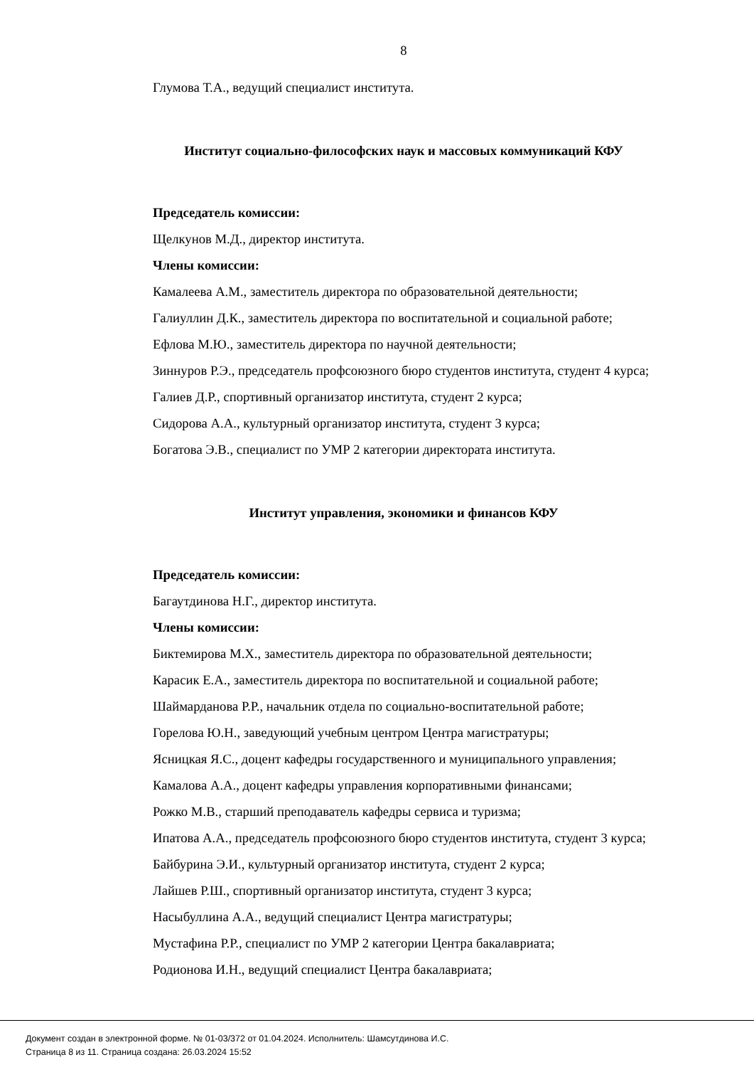8
Глумова Т.А., ведущий специалист института.
Институт социально-философских наук и массовых коммуникаций КФУ
Председатель комиссии:
Щелкунов М.Д., директор института.
Члены комиссии:
Камалеева А.М., заместитель директора по образовательной деятельности;
Галиуллин Д.К., заместитель директора по воспитательной и социальной работе;
Ефлова М.Ю., заместитель директора по научной деятельности;
Зиннуров Р.Э., председатель профсоюзного бюро студентов института, студент 4 курса;
Галиев Д.Р., спортивный организатор института, студент 2 курса;
Сидорова А.А., культурный организатор института, студент 3 курса;
Богатова Э.В., специалист по УМР 2 категории директората института.
Институт управления, экономики и финансов КФУ
Председатель комиссии:
Багаутдинова Н.Г., директор института.
Члены комиссии:
Биктемирова М.Х., заместитель директора по образовательной деятельности;
Карасик Е.А., заместитель директора по воспитательной и социальной работе;
Шаймарданова Р.Р., начальник отдела по социально-воспитательной работе;
Горелова Ю.Н., заведующий учебным центром Центра магистратуры;
Ясницкая Я.С., доцент кафедры государственного и муниципального управления;
Камалова А.А., доцент кафедры управления корпоративными финансами;
Рожко М.В., старший преподаватель кафедры сервиса и туризма;
Ипатова А.А., председатель профсоюзного бюро студентов института, студент 3 курса;
Байбурина Э.И., культурный организатор института, студент 2 курса;
Лайшев Р.Ш., спортивный организатор института, студент 3 курса;
Насыбуллина А.А., ведущий специалист Центра магистратуры;
Мустафина Р.Р., специалист по УМР 2 категории Центра бакалавриата;
Родионова И.Н., ведущий специалист Центра бакалавриата;
Документ создан в электронной форме. № 01-03/372 от 01.04.2024. Исполнитель: Шамсутдинова И.С.
Страница 8 из 11. Страница создана: 26.03.2024 15:52